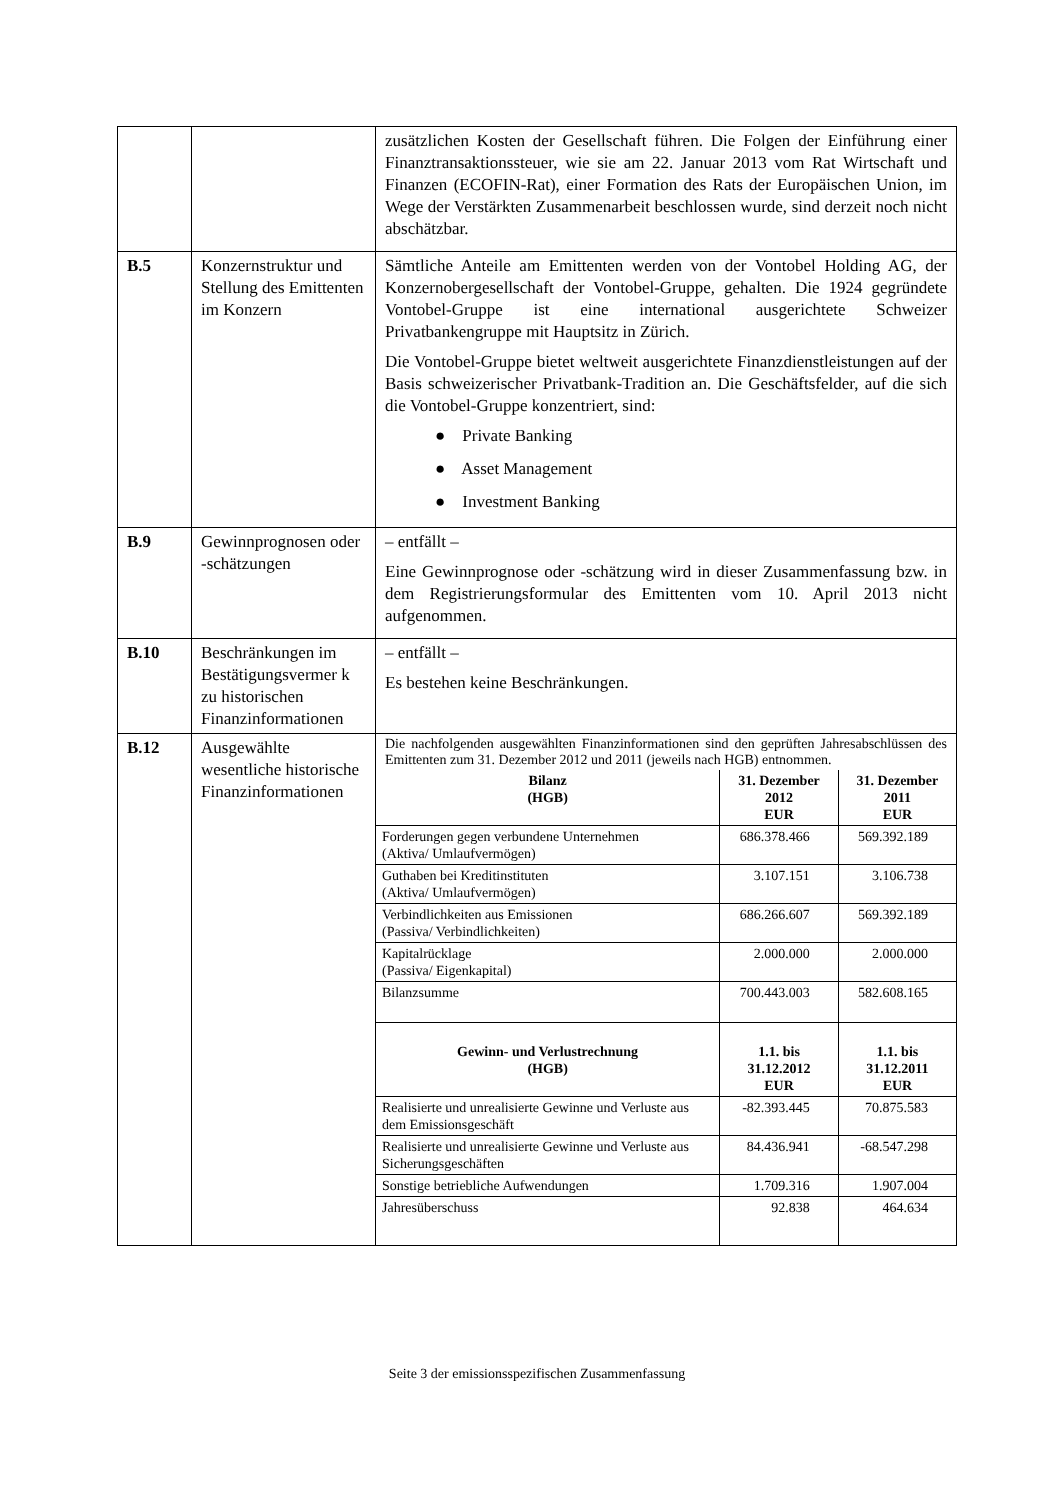| | | zusätzlichen Kosten der Gesellschaft führen. Die Folgen der Einführung einer Finanztransaktionssteuer, wie sie am 22. Januar 2013 vom Rat Wirtschaft und Finanzen (ECOFIN-Rat), einer Formation des Rats der Europäischen Union, im Wege der Verstärkten Zusammenarbeit beschlossen wurde, sind derzeit noch nicht abschätzbar. |
| B.5 | Konzernstruktur und Stellung des Emittenten im Konzern | Sämtliche Anteile am Emittenten werden von der Vontobel Holding AG, der Konzernobergesellschaft der Vontobel-Gruppe, gehalten. Die 1924 gegründete Vontobel-Gruppe ist eine international ausgerichtete Schweizer Privatbankengruppe mit Hauptsitz in Zürich. Die Vontobel-Gruppe bietet weltweit ausgerichtete Finanzdienstleistungen auf der Basis schweizerischer Privatbank-Tradition an. Die Geschäftsfelder, auf die sich die Vontobel-Gruppe konzentriert, sind: ● Private Banking ● Asset Management ● Investment Banking |
| B.9 | Gewinnprognosen oder -schätzungen | – entfällt – Eine Gewinnprognose oder -schätzung wird in dieser Zusammenfassung bzw. in dem Registrierungsformular des Emittenten vom 10. April 2013 nicht aufgenommen. |
| B.10 | Beschränkungen im Bestätigungsvermer k zu historischen Finanzinformationen | – entfällt – Es bestehen keine Beschränkungen. |
| B.12 | Ausgewählte wesentliche historische Finanzinformationen | Die nachfolgenden ausgewählten Finanzinformationen sind den geprüften Jahresabschlüssen des Emittenten zum 31. Dezember 2012 und 2011 (jeweils nach HGB) entnommen. / Bilanz (HGB) / 31. Dezember 2012 EUR / 31. Dezember 2011 EUR / / --- / --- / --- / / Forderungen gegen verbundene Unternehmen (Aktiva/ Umlaufvermögen) / 686.378.466 / 569.392.189 / / Guthaben bei Kreditinstituten (Aktiva/ Umlaufvermögen) / 3.107.151 / 3.106.738 / / Verbindlichkeiten aus Emissionen (Passiva/ Verbindlichkeiten) / 686.266.607 / 569.392.189 / / Kapitalrücklage (Passiva/ Eigenkapital) / 2.000.000 / 2.000.000 / / Bilanzsumme / 700.443.003 / 582.608.165 / / Gewinn- und Verlustrechnung (HGB) / 1.1. bis 31.12.2012 EUR / 1.1. bis 31.12.2011 EUR / / Realisierte und unrealisierte Gewinne und Verluste aus dem Emissionsgeschäft / -82.393.445 / 70.875.583 / / Realisierte und unrealisierte Gewinne und Verluste aus Sicherungsgeschäften / 84.436.941 / -68.547.298 / / Sonstige betriebliche Aufwendungen / 1.709.316 / 1.907.004 / / Jahresüberschuss / 92.838 / 464.634 / |
Seite 3 der emissionsspezifischen Zusammenfassung